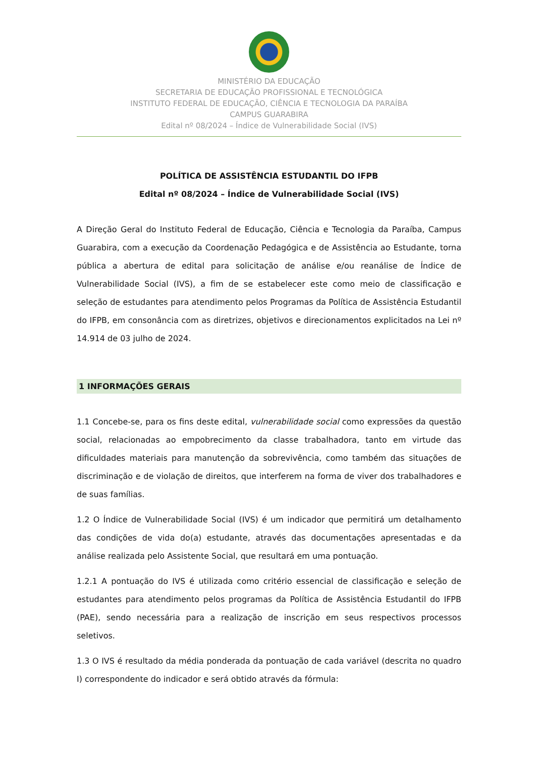MINISTÉRIO DA EDUCAÇÃO
SECRETARIA DE EDUCAÇÃO PROFISSIONAL E TECNOLÓGICA
INSTITUTO FEDERAL DE EDUCAÇÃO, CIÊNCIA E TECNOLOGIA DA PARAÍBA
CAMPUS GUARABIRA
Edital nº 08/2024 – Índice de Vulnerabilidade Social (IVS)
POLÍTICA DE ASSISTÊNCIA ESTUDANTIL DO IFPB
Edital nº 08/2024 – Índice de Vulnerabilidade Social (IVS)
A Direção Geral do Instituto Federal de Educação, Ciência e Tecnologia da Paraíba, Campus Guarabira, com a execução da Coordenação Pedagógica e de Assistência ao Estudante, torna pública a abertura de edital para solicitação de análise e/ou reanálise de Índice de Vulnerabilidade Social (IVS), a fim de se estabelecer este como meio de classificação e seleção de estudantes para atendimento pelos Programas da Política de Assistência Estudantil do IFPB, em consonância com as diretrizes, objetivos e direcionamentos explicitados na Lei nº 14.914 de 03 julho de 2024.
1 INFORMAÇÕES GERAIS
1.1 Concebe-se, para os fins deste edital, vulnerabilidade social como expressões da questão social, relacionadas ao empobrecimento da classe trabalhadora, tanto em virtude das dificuldades materiais para manutenção da sobrevivência, como também das situações de discriminação e de violação de direitos, que interferem na forma de viver dos trabalhadores e de suas famílias.
1.2 O Índice de Vulnerabilidade Social (IVS) é um indicador que permitirá um detalhamento das condições de vida do(a) estudante, através das documentações apresentadas e da análise realizada pelo Assistente Social, que resultará em uma pontuação.
1.2.1 A pontuação do IVS é utilizada como critério essencial de classificação e seleção de estudantes para atendimento pelos programas da Política de Assistência Estudantil do IFPB (PAE), sendo necessária para a realização de inscrição em seus respectivos processos seletivos.
1.3 O IVS é resultado da média ponderada da pontuação de cada variável (descrita no quadro I) correspondente do indicador e será obtido através da fórmula: